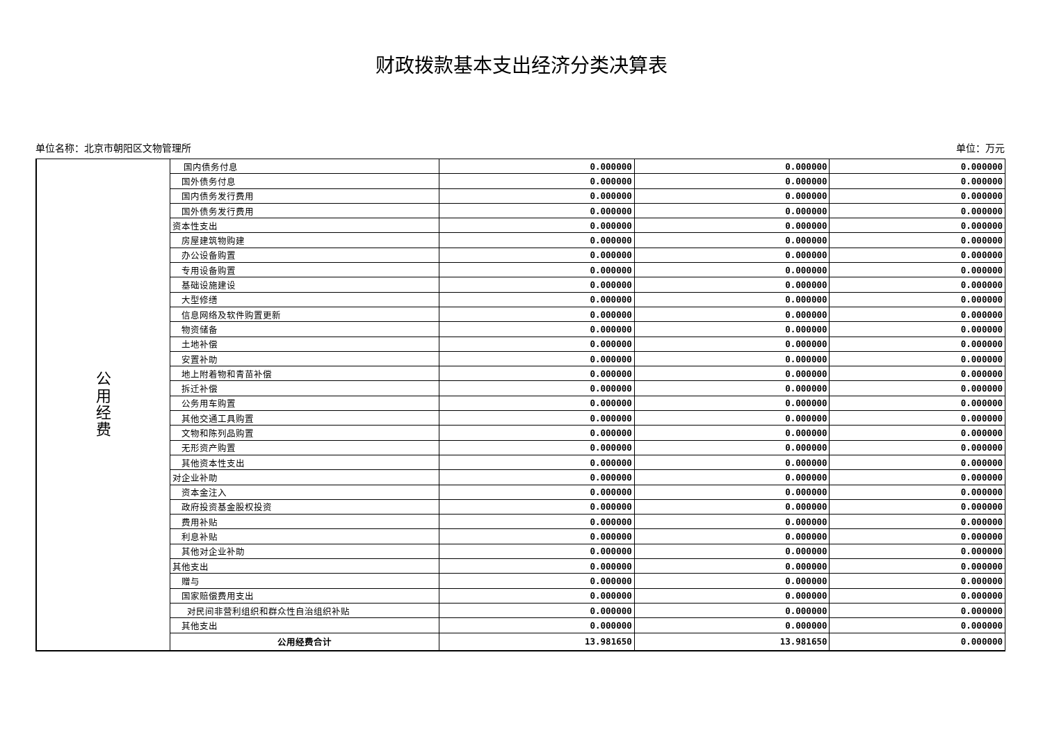财政拨款基本支出经济分类决算表
单位名称：北京市朝阳区文物管理所 单位：万元
| 公 用 经 费 | 国内债务付息 | 0.000000 | 0.000000 | 0.000000 |
| | 国外债务付息 | 0.000000 | 0.000000 | 0.000000 |
| | 国内债务发行费用 | 0.000000 | 0.000000 | 0.000000 |
| | 国外债务发行费用 | 0.000000 | 0.000000 | 0.000000 |
| | 资本性支出 | 0.000000 | 0.000000 | 0.000000 |
| | 房屋建筑物购建 | 0.000000 | 0.000000 | 0.000000 |
| | 办公设备购置 | 0.000000 | 0.000000 | 0.000000 |
| | 专用设备购置 | 0.000000 | 0.000000 | 0.000000 |
| | 基础设施建设 | 0.000000 | 0.000000 | 0.000000 |
| | 大型修缮 | 0.000000 | 0.000000 | 0.000000 |
| | 信息网络及软件购置更新 | 0.000000 | 0.000000 | 0.000000 |
| | 物资储备 | 0.000000 | 0.000000 | 0.000000 |
| | 土地补偿 | 0.000000 | 0.000000 | 0.000000 |
| | 安置补助 | 0.000000 | 0.000000 | 0.000000 |
| | 地上附着物和青苗补偿 | 0.000000 | 0.000000 | 0.000000 |
| | 拆迁补偿 | 0.000000 | 0.000000 | 0.000000 |
| | 公务用车购置 | 0.000000 | 0.000000 | 0.000000 |
| | 其他交通工具购置 | 0.000000 | 0.000000 | 0.000000 |
| | 文物和陈列品购置 | 0.000000 | 0.000000 | 0.000000 |
| | 无形资产购置 | 0.000000 | 0.000000 | 0.000000 |
| | 其他资本性支出 | 0.000000 | 0.000000 | 0.000000 |
| | 对企业补助 | 0.000000 | 0.000000 | 0.000000 |
| | 资本金注入 | 0.000000 | 0.000000 | 0.000000 |
| | 政府投资基金股权投资 | 0.000000 | 0.000000 | 0.000000 |
| | 费用补贴 | 0.000000 | 0.000000 | 0.000000 |
| | 利息补贴 | 0.000000 | 0.000000 | 0.000000 |
| | 其他对企业补助 | 0.000000 | 0.000000 | 0.000000 |
| | 其他支出 | 0.000000 | 0.000000 | 0.000000 |
| | 赠与 | 0.000000 | 0.000000 | 0.000000 |
| | 国家赔偿费用支出 | 0.000000 | 0.000000 | 0.000000 |
| | 对民间非营利组织和群众性自治组织补贴 | 0.000000 | 0.000000 | 0.000000 |
| | 其他支出 | 0.000000 | 0.000000 | 0.000000 |
| | 公用经费合计 | 13.981650 | 13.981650 | 0.000000 |